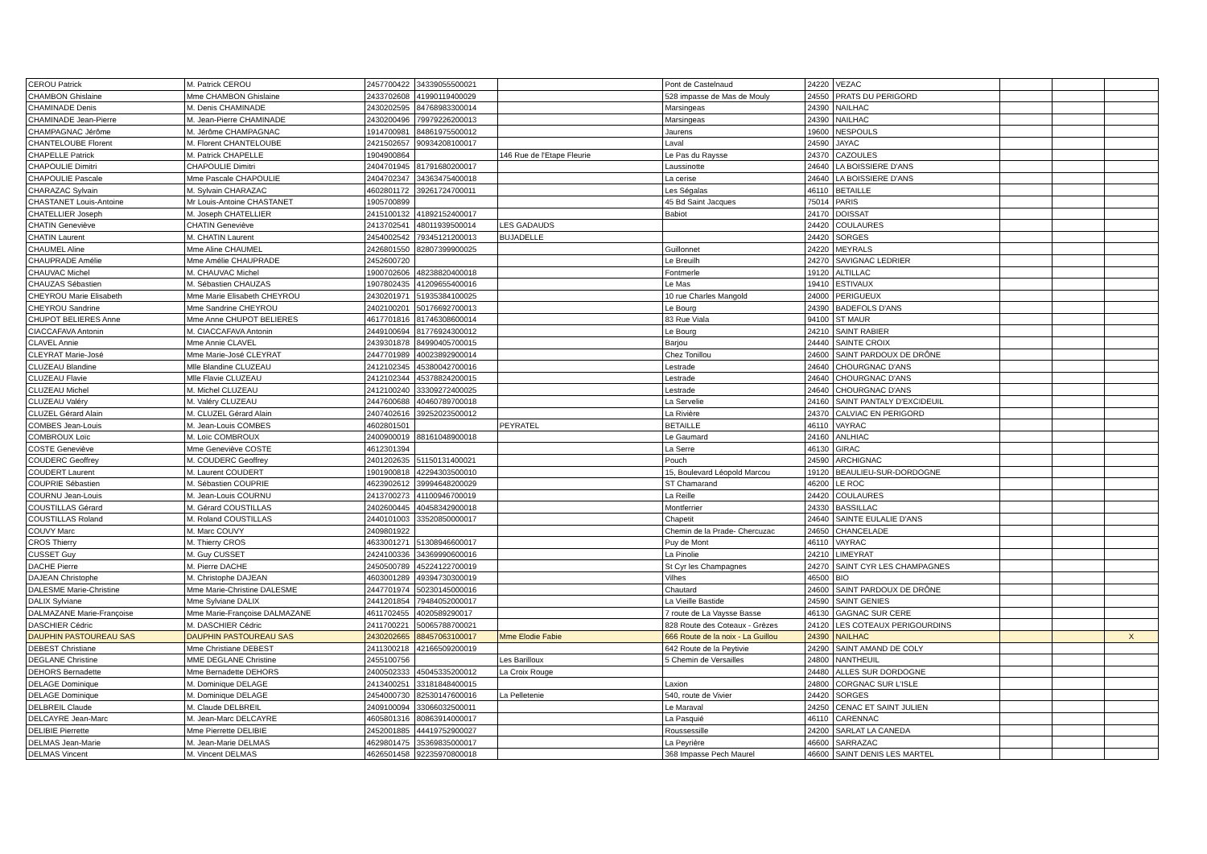| CEROU Patrick | M. Patrick CEROU | 2457700422 | 34339055500021 | | Pont de Castelnaud | 24220 | VEZAC | | | |
| CHAMBON Ghislaine | Mme CHAMBON Ghislaine | 2433702608 | 41990119400029 | | 528 impasse de Mas de Mouly | 24550 | PRATS DU PERIGORD | | | |
| CHAMINADE Denis | M. Denis CHAMINADE | 2430202595 | 84768983300014 | | Marsingeas | 24390 | NAILHAC | | | |
| CHAMINADE Jean-Pierre | M. Jean-Pierre CHAMINADE | 2430200496 | 79979226200013 | | Marsingeas | 24390 | NAILHAC | | | |
| CHAMPAGNAC Jérôme | M. Jérôme CHAMPAGNAC | 1914700981 | 84861975500012 | | Jaurens | 19600 | NESPOULS | | | |
| CHANTELOUBE Florent | M. Florent CHANTELOUBE | 2421502657 | 90934208100017 | | Laval | 24590 | JAYAC | | | |
| CHAPELLE Patrick | M. Patrick CHAPELLE | 1904900864 | | 146 Rue de l'Etape Fleurie | Le Pas du Raysse | 24370 | CAZOULES | | | |
| CHAPOULIE Dimitri | CHAPOULIE Dimitri | 2404701945 | 81791680200017 | | Laussinotte | 24640 | LA BOISSIERE D'ANS | | | |
| CHAPOULIE Pascale | Mme Pascale CHAPOULIE | 2404702347 | 34363475400018 | | La cerise | 24640 | LA BOISSIERE D'ANS | | | |
| CHARAZAC Sylvain | M. Sylvain CHARAZAC | 4602801172 | 39261724700011 | | Les Ségalas | 46110 | BETAILLE | | | |
| CHASTANET Louis-Antoine | Mr Louis-Antoine CHASTANET | 1905700899 | | | 45 Bd Saint Jacques | 75014 | PARIS | | | |
| CHATELLIER Joseph | M. Joseph CHATELLIER | 2415100132 | 41892152400017 | | Babiot | 24170 | DOISSAT | | | |
| CHATIN Geneviève | CHATIN Geneviève | 2413702541 | 48011939500014 | LES GADAUDS | | 24420 | COULAURES | | | |
| CHATIN Laurent | M. CHATIN Laurent | 2454002542 | 79345121200013 | BUJADELLE | | 24420 | SORGES | | | |
| CHAUMEL Aline | Mme Aline CHAUMEL | 2426801550 | 82807399900025 | | Guillonnet | 24220 | MEYRALS | | | |
| CHAUPRADE Amélie | Mme Amélie CHAUPRADE | 2452600720 | | | Le Breuilh | 24270 | SAVIGNAC LEDRIER | | | |
| CHAUVAC Michel | M. CHAUVAC Michel | 1900702606 | 48238820400018 | | Fontmerle | 19120 | ALTILLAC | | | |
| CHAUZAS Sébastien | M. Sébastien CHAUZAS | 1907802435 | 41209655400016 | | Le Mas | 19410 | ESTIVAUX | | | |
| CHEYROU Marie Elisabeth | Mme Marie Elisabeth CHEYROU | 2430201971 | 51935384100025 | | 10 rue Charles Mangold | 24000 | PERIGUEUX | | | |
| CHEYROU Sandrine | Mme Sandrine CHEYROU | 2402100201 | 50176692700013 | | Le Bourg | 24390 | BADEFOLS D'ANS | | | |
| CHUPOT BELIERES Anne | Mme Anne CHUPOT BELIERES | 4617701816 | 81746308600014 | | 83 Rue Viala | 94100 | ST MAUR | | | |
| CIACCAFAVA Antonin | M. CIACCAFAVA Antonin | 2449100694 | 81776924300012 | | Le Bourg | 24210 | SAINT RABIER | | | |
| CLAVEL Annie | Mme Annie CLAVEL | 2439301878 | 84990405700015 | | Barjou | 24440 | SAINTE CROIX | | | |
| CLEYRAT Marie-José | Mme Marie-José CLEYRAT | 2447701989 | 40023892900014 | | Chez Tonillou | 24600 | SAINT PARDOUX DE DRÔNE | | | |
| CLUZEAU Blandine | Mlle Blandine CLUZEAU | 2412102345 | 45380042700016 | | Lestrade | 24640 | CHOURGNAC D'ANS | | | |
| CLUZEAU Flavie | Mlle Flavie CLUZEAU | 2412102344 | 45378824200015 | | Lestrade | 24640 | CHOURGNAC D'ANS | | | |
| CLUZEAU Michel | M. Michel CLUZEAU | 2412100240 | 33309272400025 | | Lestrade | 24640 | CHOURGNAC D'ANS | | | |
| CLUZEAU Valéry | M. Valéry CLUZEAU | 2447600688 | 40460789700018 | | La Servelie | 24160 | SAINT PANTALY D'EXCIDEUIL | | | |
| CLUZEL Gérard Alain | M. CLUZEL Gérard Alain | 2407402616 | 39252023500012 | | La Rivière | 24370 | CALVIAC EN PERIGORD | | | |
| COMBES Jean-Louis | M. Jean-Louis COMBES | 4602801501 | | PEYRATEL | BETAILLE | 46110 | VAYRAC | | | |
| COMBROUX Loïc | M. Loïc COMBROUX | 2400900019 | 88161048900018 | | Le Gaumard | 24160 | ANLHIAC | | | |
| COSTE Geneviève | Mme Geneviève COSTE | 4612301394 | | | La Serre | 46130 | GIRAC | | | |
| COUDERC Geoffrey | M. COUDERC Geoffrey | 2401202635 | 51150131400021 | | Pouch | 24590 | ARCHIGNAC | | | |
| COUDERT Laurent | M. Laurent COUDERT | 1901900818 | 42294303500010 | | 15, Boulevard Léopold Marcou | 19120 | BEAULIEU-SUR-DORDOGNE | | | |
| COUPRIE Sébastien | M. Sébastien COUPRIE | 4623902612 | 39994648200029 | | ST Chamarand | 46200 | LE ROC | | | |
| COURNU Jean-Louis | M. Jean-Louis COURNU | 2413700273 | 41100946700019 | | La Reille | 24420 | COULAURES | | | |
| COUSTILLAS Gérard | M. Gérard COUSTILLAS | 2402600445 | 40458342900018 | | Montferrier | 24330 | BASSILLAC | | | |
| COUSTILLAS Roland | M. Roland COUSTILLAS | 2440101003 | 33520850000017 | | Chapetit | 24640 | SAINTE EULALIE D'ANS | | | |
| COUVY Marc | M. Marc COUVY | 2409801922 | | | Chemin de la Prade- Chercuzac | 24650 | CHANCELADE | | | |
| CROS Thierry | M. Thierry CROS | 4633001271 | 51308946600017 | | Puy de Mont | 46110 | VAYRAC | | | |
| CUSSET Guy | M. Guy CUSSET | 2424100336 | 34369990600016 | | La Pinolie | 24210 | LIMEYRAT | | | |
| DACHE Pierre | M. Pierre DACHE | 2450500789 | 45224122700019 | | St Cyr les Champagnes | 24270 | SAINT CYR LES CHAMPAGNES | | | |
| DAJEAN Christophe | M. Christophe DAJEAN | 4603001289 | 49394730300019 | | Vilhes | 46500 | BIO | | | |
| DALESME Marie-Christine | Mme Marie-Christine DALESME | 2447701974 | 50230145000016 | | Chautard | 24600 | SAINT PARDOUX DE DRÔNE | | | |
| DALIX Sylviane | Mme Sylviane DALIX | 2441201854 | 79484052000017 | | La Vieille Bastide | 24590 | SAINT GENIES | | | |
| DALMAZANE Marie-Françoise | Mme Marie-Françoise DALMAZANE | 4611702455 | 4020589290017 | | 7 route de La Vaysse Basse | 46130 | GAGNAC SUR CERE | | | |
| DASCHIER Cédric | M. DASCHIER Cédric | 2411700221 | 50065788700021 | | 828 Route des Coteaux - Grèzes | 24120 | LES COTEAUX PERIGOURDINS | | | |
| DAUPHIN PASTOUREAU SAS | DAUPHIN PASTOUREAU SAS | 2430202665 | 88457063100017 | Mme Elodie Fabie | 666 Route de la noix - La Guillou | 24390 | NAILHAC | | | X |
| DEBEST Christiane | Mme Christiane DEBEST | 2411300218 | 42166509200019 | | 642 Route de la Peytivie | 24290 | SAINT AMAND DE COLY | | | |
| DEGLANE Christine | MME DEGLANE Christine | 2455100756 | | Les Barilloux | 5 Chemin de Versailles | 24800 | NANTHEUIL | | | |
| DEHORS Bernadette | Mme Bernadette DEHORS | 2400502333 | 45045335200012 | La Croix Rouge | | 24480 | ALLES SUR DORDOGNE | | | |
| DELAGE Dominique | M. Dominique DELAGE | 2413400251 | 33181848400015 | | Laxion | 24800 | CORGNAC SUR L'ISLE | | | |
| DELAGE Dominique | M. Dominique DELAGE | 2454000730 | 82530147600016 | La Pelletenie | 540, route de Vivier | 24420 | SORGES | | | |
| DELBREIL Claude | M. Claude DELBREIL | 2409100094 | 33066032500011 | | Le Maraval | 24250 | CENAC ET SAINT JULIEN | | | |
| DELCAYRE Jean-Marc | M. Jean-Marc DELCAYRE | 4605801316 | 80863914000017 | | La Pasquié | 46110 | CARENNAC | | | |
| DELIBIE Pierrette | Mme Pierrette DELIBIE | 2452001885 | 44419752900027 | | Roussessille | 24200 | SARLAT LA CANEDA | | | |
| DELMAS Jean-Marie | M. Jean-Marie DELMAS | 4629801475 | 35369835000017 | | La Peyrière | 46600 | SARRAZAC | | | |
| DELMAS Vincent | M. Vincent DELMAS | 4626501458 | 92235970800018 | | 368 Impasse Pech Maurel | 46600 | SAINT DENIS LES MARTEL | | | |